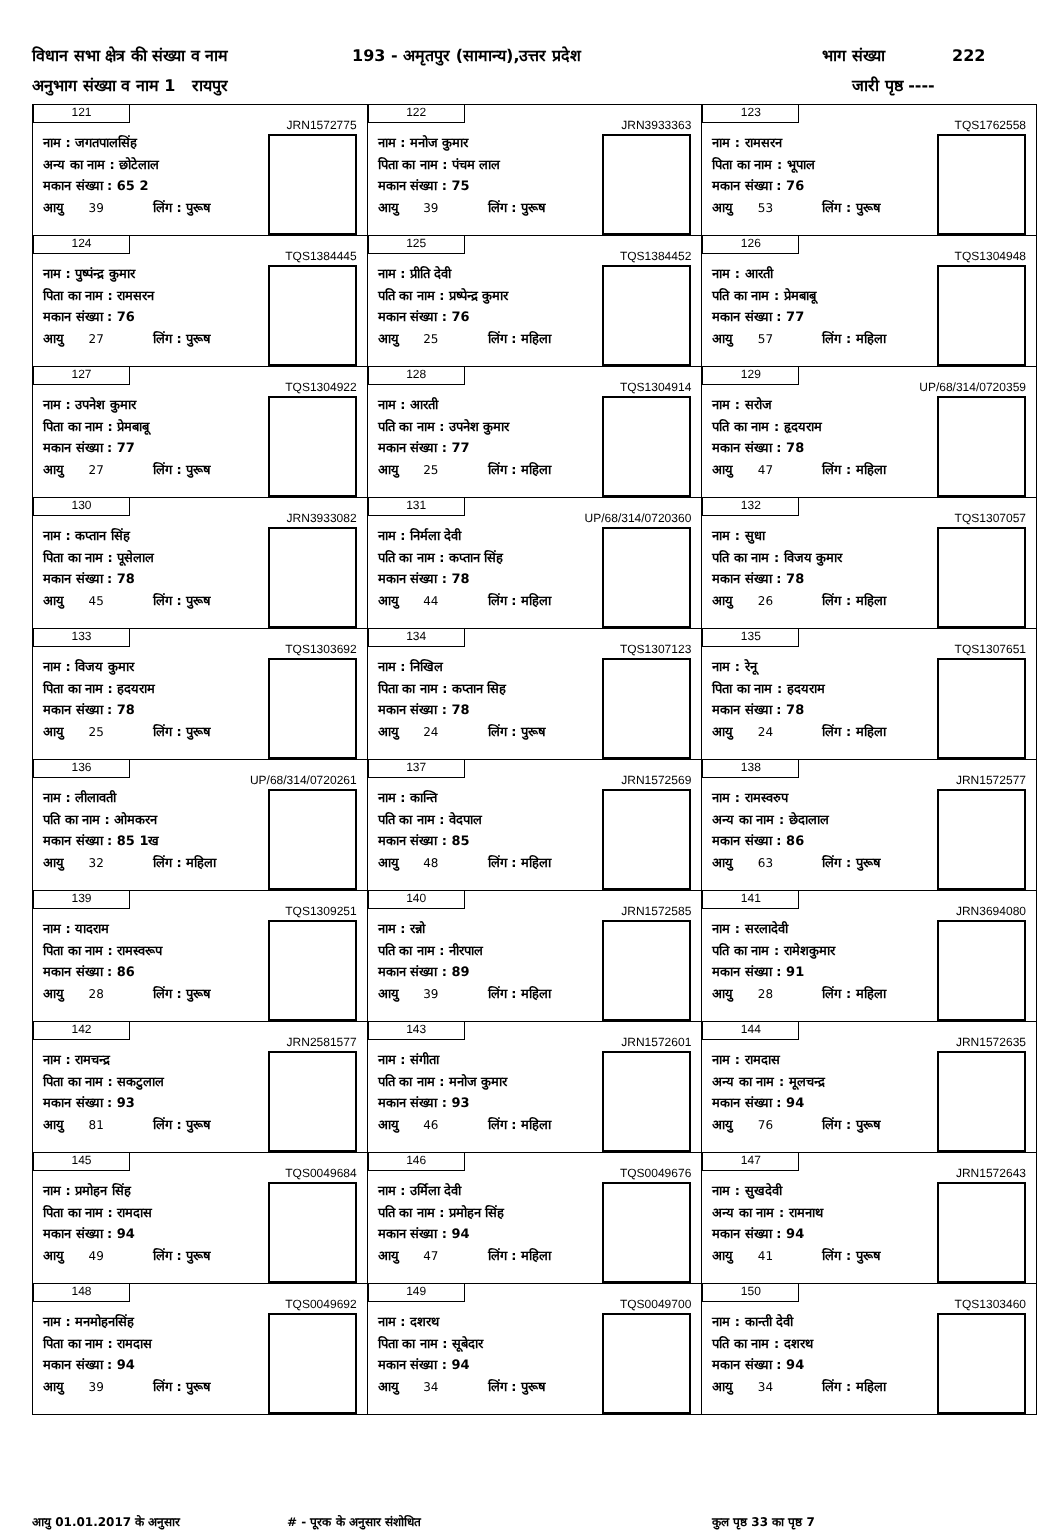विधान सभा क्षेत्र की संख्या व नाम 193 - अमृतपुर (सामान्य),उत्तर प्रदेश भाग संख्या 222
अनुभाग संख्या व नाम 1 रायपुर जारी पृष्ठ ----
| 121 JRN1572775 नाम : जगतपालसिंह अन्य का नाम : छोटेलाल मकान संख्या : 65 2 आयु 39 लिंग : पुरूष | 122 JRN3933363 नाम : मनोज कुमार पिता का नाम : पंचम लाल मकान संख्या : 75 आयु 39 लिंग : पुरूष | 123 TQS1762558 नाम : रामसरन पिता का नाम : भूपाल मकान संख्या : 76 आयु 53 लिंग : पुरूष |
| 124 TQS1384445 नाम : पुष्पंन्द्र कुमार पिता का नाम : रामसरन मकान संख्या : 76 आयु 27 लिंग : पुरूष | 125 TQS1384452 नाम : प्रीति देवी पति का नाम : प्रष्पेन्द्र कुमार मकान संख्या : 76 आयु 25 लिंग : महिला | 126 TQS1304948 नाम : आरती पति का नाम : प्रेमबाबू मकान संख्या : 77 आयु 57 लिंग : महिला |
| 127 TQS1304922 नाम : उपनेश कुमार पिता का नाम : प्रेमबाबू मकान संख्या : 77 आयु 27 लिंग : पुरूष | 128 TQS1304914 नाम : आरती पति का नाम : उपनेश कुमार मकान संख्या : 77 आयु 25 लिंग : महिला | 129 UP/68/314/0720359 नाम : सरोज पति का नाम : हृदयराम मकान संख्या : 78 आयु 47 लिंग : महिला |
| 130 JRN3933082 नाम : कप्तान सिंह पिता का नाम : पूसेलाल मकान संख्या : 78 आयु 45 लिंग : पुरूष | 131 UP/68/314/0720360 नाम : निर्मला देवी पति का नाम : कप्तान सिंह मकान संख्या : 78 आयु 44 लिंग : महिला | 132 TQS1307057 नाम : सुधा पति का नाम : विजय कुमार मकान संख्या : 78 आयु 26 लिंग : महिला |
| 133 TQS1303692 नाम : विजय कुमार पिता का नाम : हदयराम मकान संख्या : 78 आयु 25 लिंग : पुरूष | 134 TQS1307123 नाम : निखिल पिता का नाम : कप्तान सिह मकान संख्या : 78 आयु 24 लिंग : पुरूष | 135 TQS1307651 नाम : रेनू पिता का नाम : हदयराम मकान संख्या : 78 आयु 24 लिंग : महिला |
| 136 UP/68/314/0720261 नाम : लीलावती पति का नाम : ओमकरन मकान संख्या : 85 1ख आयु 32 लिंग : महिला | 137 JRN1572569 नाम : कान्ति पति का नाम : वेदपाल मकान संख्या : 85 आयु 48 लिंग : महिला | 138 JRN1572577 नाम : रामस्वरुप अन्य का नाम : छेदालाल मकान संख्या : 86 आयु 63 लिंग : पुरूष |
| 139 TQS1309251 नाम : यादराम पिता का नाम : रामस्वरूप मकान संख्या : 86 आयु 28 लिंग : पुरूष | 140 JRN1572585 नाम : रन्नो पति का नाम : नीरपाल मकान संख्या : 89 आयु 39 लिंग : महिला | 141 JRN3694080 नाम : सरलादेवी पति का नाम : रामेशकुमार मकान संख्या : 91 आयु 28 लिंग : महिला |
| 142 JRN2581577 नाम : रामचन्द्र पिता का नाम : सकटुलाल मकान संख्या : 93 आयु 81 लिंग : पुरूष | 143 JRN1572601 नाम : संगीता पति का नाम : मनोज कुमार मकान संख्या : 93 आयु 46 लिंग : महिला | 144 JRN1572635 नाम : रामदास अन्य का नाम : मूलचन्द्र मकान संख्या : 94 आयु 76 लिंग : पुरूष |
| 145 TQS0049684 नाम : प्रमोहन सिंह पिता का नाम : रामदास मकान संख्या : 94 आयु 49 लिंग : पुरूष | 146 TQS0049676 नाम : उर्मिला देवी पति का नाम : प्रमोहन सिंह मकान संख्या : 94 आयु 47 लिंग : महिला | 147 JRN1572643 नाम : सुखदेवी अन्य का नाम : रामनाथ मकान संख्या : 94 आयु 41 लिंग : पुरूष |
| 148 TQS0049692 नाम : मनमोहनसिंह पिता का नाम : रामदास मकान संख्या : 94 आयु 39 लिंग : पुरूष | 149 TQS0049700 नाम : दशरथ पिता का नाम : सूबेदार मकान संख्या : 94 आयु 34 लिंग : पुरूष | 150 TQS1303460 नाम : कान्ती देवी पति का नाम : दशरथ मकान संख्या : 94 आयु 34 लिंग : महिला |
आयु 01.01.2017 के अनुसार # - पूरक के अनुसार संशोधित कुल पृष्ठ 33 का पृष्ठ 7